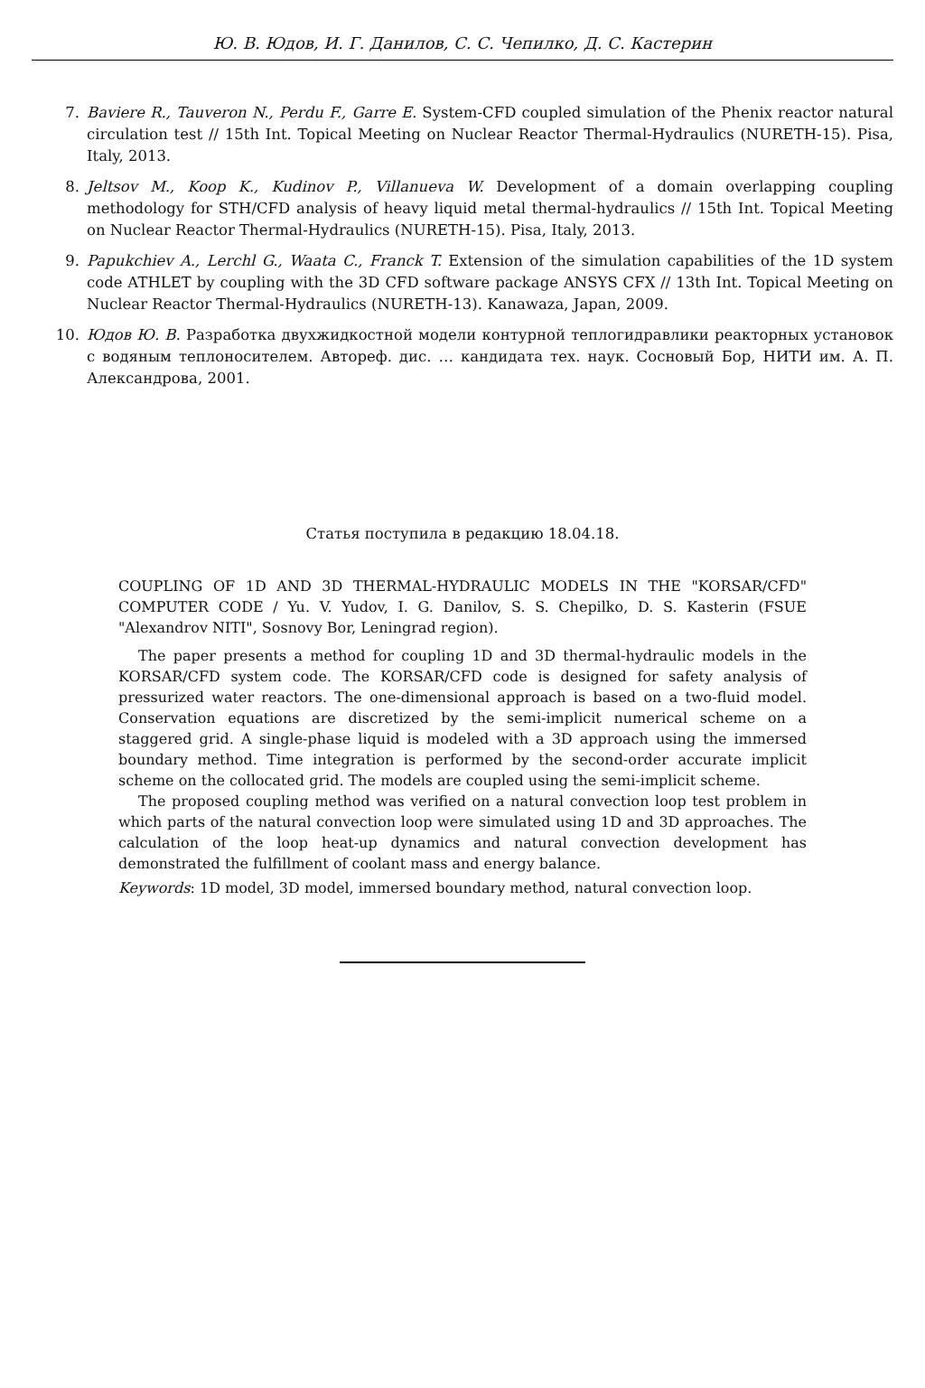Ю. В. Юдов, И. Г. Данилов, С. С. Чепилко, Д. С. Кастерин
7. Baviere R., Tauveron N., Perdu F., Garre E. System-CFD coupled simulation of the Phenix reactor natural circulation test // 15th Int. Topical Meeting on Nuclear Reactor Thermal-Hydraulics (NURETH-15). Pisa, Italy, 2013.
8. Jeltsov M., Koop K., Kudinov P., Villanueva W. Development of a domain overlapping coupling methodology for STH/CFD analysis of heavy liquid metal thermal-hydraulics // 15th Int. Topical Meeting on Nuclear Reactor Thermal-Hydraulics (NURETH-15). Pisa, Italy, 2013.
9. Papukchiev A., Lerchl G., Waata C., Franck T. Extension of the simulation capabilities of the 1D system code ATHLET by coupling with the 3D CFD software package ANSYS CFX // 13th Int. Topical Meeting on Nuclear Reactor Thermal-Hydraulics (NURETH-13). Kanawaza, Japan, 2009.
10. Юдов Ю. В. Разработка двухжидкостной модели контурной теплогидравлики реакторных установок с водяным теплоносителем. Автореф. дис. … кандидата тех. наук. Сосновый Бор, НИТИ им. А. П. Александрова, 2001.
Статья поступила в редакцию 18.04.18.
COUPLING OF 1D AND 3D THERMAL-HYDRAULIC MODELS IN THE "KORSAR/CFD" COMPUTER CODE / Yu. V. Yudov, I. G. Danilov, S. S. Chepilko, D. S. Kasterin (FSUE "Alexandrov NITI", Sosnovy Bor, Leningrad region).
The paper presents a method for coupling 1D and 3D thermal-hydraulic models in the KORSAR/CFD system code. The KORSAR/CFD code is designed for safety analysis of pressurized water reactors. The one-dimensional approach is based on a two-fluid model. Conservation equations are discretized by the semi-implicit numerical scheme on a staggered grid. A single-phase liquid is modeled with a 3D approach using the immersed boundary method. Time integration is performed by the second-order accurate implicit scheme on the collocated grid. The models are coupled using the semi-implicit scheme.
The proposed coupling method was verified on a natural convection loop test problem in which parts of the natural convection loop were simulated using 1D and 3D approaches. The calculation of the loop heat-up dynamics and natural convection development has demonstrated the fulfillment of coolant mass and energy balance.
Keywords: 1D model, 3D model, immersed boundary method, natural convection loop.